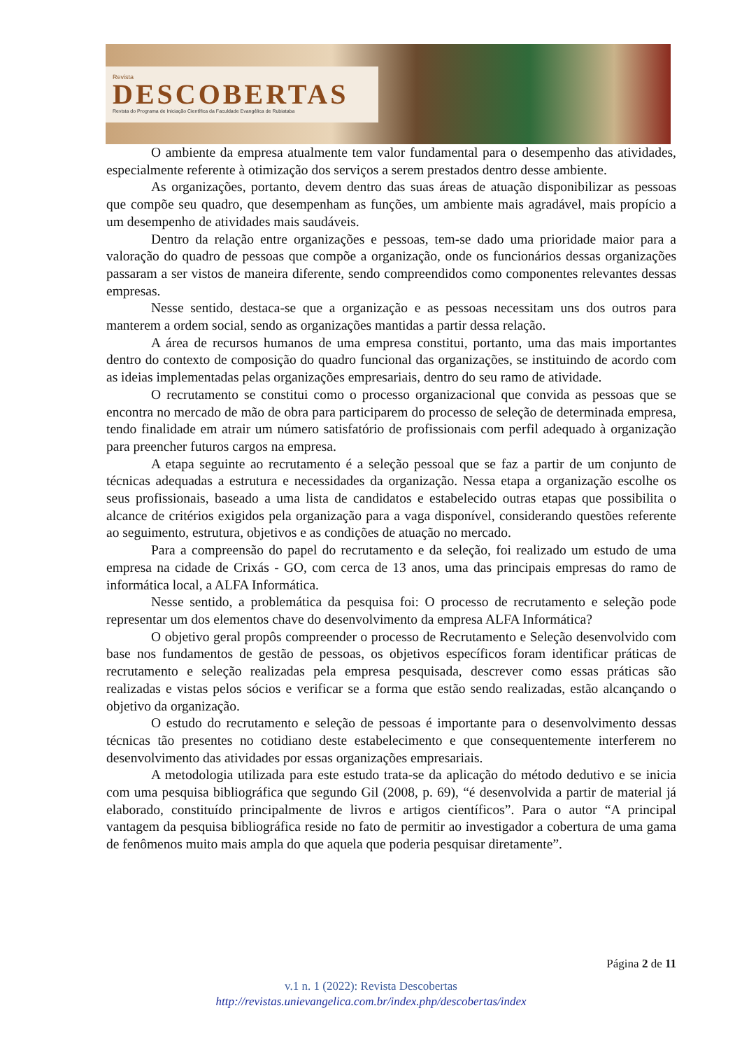Revista
DESCOBERTAS
Revista do Programa de Iniciação Científica da Faculdade Evangélica de Rubiataba
O ambiente da empresa atualmente tem valor fundamental para o desempenho das atividades, especialmente referente à otimização dos serviços a serem prestados dentro desse ambiente.
As organizações, portanto, devem dentro das suas áreas de atuação disponibilizar as pessoas que compõe seu quadro, que desempenham as funções, um ambiente mais agradável, mais propício a um desempenho de atividades mais saudáveis.
Dentro da relação entre organizações e pessoas, tem-se dado uma prioridade maior para a valoração do quadro de pessoas que compõe a organização, onde os funcionários dessas organizações passaram a ser vistos de maneira diferente, sendo compreendidos como componentes relevantes dessas empresas.
Nesse sentido, destaca-se que a organização e as pessoas necessitam uns dos outros para manterem a ordem social, sendo as organizações mantidas a partir dessa relação.
A área de recursos humanos de uma empresa constitui, portanto, uma das mais importantes dentro do contexto de composição do quadro funcional das organizações, se instituindo de acordo com as ideias implementadas pelas organizações empresariais, dentro do seu ramo de atividade.
O recrutamento se constitui como o processo organizacional que convida as pessoas que se encontra no mercado de mão de obra para participarem do processo de seleção de determinada empresa, tendo finalidade em atrair um número satisfatório de profissionais com perfil adequado à organização para preencher futuros cargos na empresa.
A etapa seguinte ao recrutamento é a seleção pessoal que se faz a partir de um conjunto de técnicas adequadas a estrutura e necessidades da organização. Nessa etapa a organização escolhe os seus profissionais, baseado a uma lista de candidatos e estabelecido outras etapas que possibilita o alcance de critérios exigidos pela organização para a vaga disponível, considerando questões referente ao seguimento, estrutura, objetivos e as condições de atuação no mercado.
Para a compreensão do papel do recrutamento e da seleção, foi realizado um estudo de uma empresa na cidade de Crixás - GO, com cerca de 13 anos, uma das principais empresas do ramo de informática local, a ALFA Informática.
Nesse sentido, a problemática da pesquisa foi: O processo de recrutamento e seleção pode representar um dos elementos chave do desenvolvimento da empresa ALFA Informática?
O objetivo geral propôs compreender o processo de Recrutamento e Seleção desenvolvido com base nos fundamentos de gestão de pessoas, os objetivos específicos foram identificar práticas de recrutamento e seleção realizadas pela empresa pesquisada, descrever como essas práticas são realizadas e vistas pelos sócios e verificar se a forma que estão sendo realizadas, estão alcançando o objetivo da organização.
O estudo do recrutamento e seleção de pessoas é importante para o desenvolvimento dessas técnicas tão presentes no cotidiano deste estabelecimento e que consequentemente interferem no desenvolvimento das atividades por essas organizações empresariais.
A metodologia utilizada para este estudo trata-se da aplicação do método dedutivo e se inicia com uma pesquisa bibliográfica que segundo Gil (2008, p. 69), “é desenvolvida a partir de material já elaborado, constituído principalmente de livros e artigos científicos”. Para o autor “A principal vantagem da pesquisa bibliográfica reside no fato de permitir ao investigador a cobertura de uma gama de fenômenos muito mais ampla do que aquela que poderia pesquisar diretamente”.
Página 2 de 11
v.1 n. 1 (2022): Revista Descobertas
http://revistas.unievangelica.com.br/index.php/descobertas/index